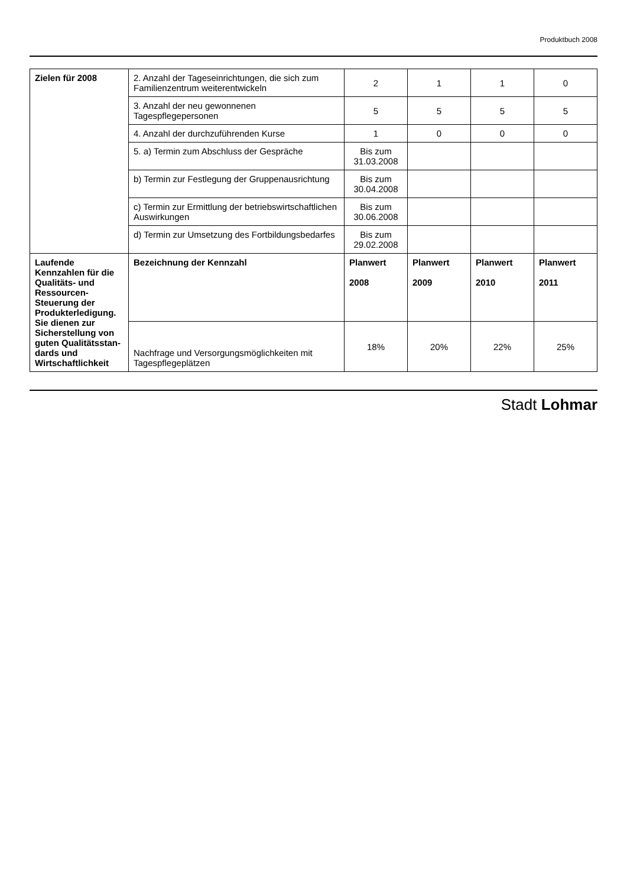Produktbuch 2008
| Zielen für 2008 | 2. Anzahl der Tageseinrichtungen, die sich zum Familienzentrum weiterentwickeln | 2 | 1 | 1 | 0 |
| | 3. Anzahl der neu gewonnenen Tagespflegepersonen | 5 | 5 | 5 | 5 |
| | 4. Anzahl der durchzuführenden Kurse | 1 | 0 | 0 | 0 |
| | 5. a) Termin zum Abschluss der Gespräche | Bis zum 31.03.2008 | | | |
| | b) Termin zur Festlegung der Gruppenausrichtung | Bis zum 30.04.2008 | | | |
| | c) Termin zur Ermittlung der betriebswirtschaftlichen Auswirkungen | Bis zum 30.06.2008 | | | |
| | d) Termin zur Umsetzung des Fortbildungsbedarfes | Bis zum 29.02.2008 | | | |
| Laufende Kennzahlen für die Qualitäts- und Ressourcen-Steuerung der Produkterledigung. Sie dienen zur Sicherstellung von guten Qualitätsstan-dards und Wirtschaftlichkeit | Bezeichnung der Kennzahl | Planwert 2008 | Planwert 2009 | Planwert 2010 | Planwert 2011 |
| | Nachfrage und Versorgungsmöglichkeiten mit Tagespflegeplätzen | 18% | 20% | 22% | 25% |
Stadt Lohmar